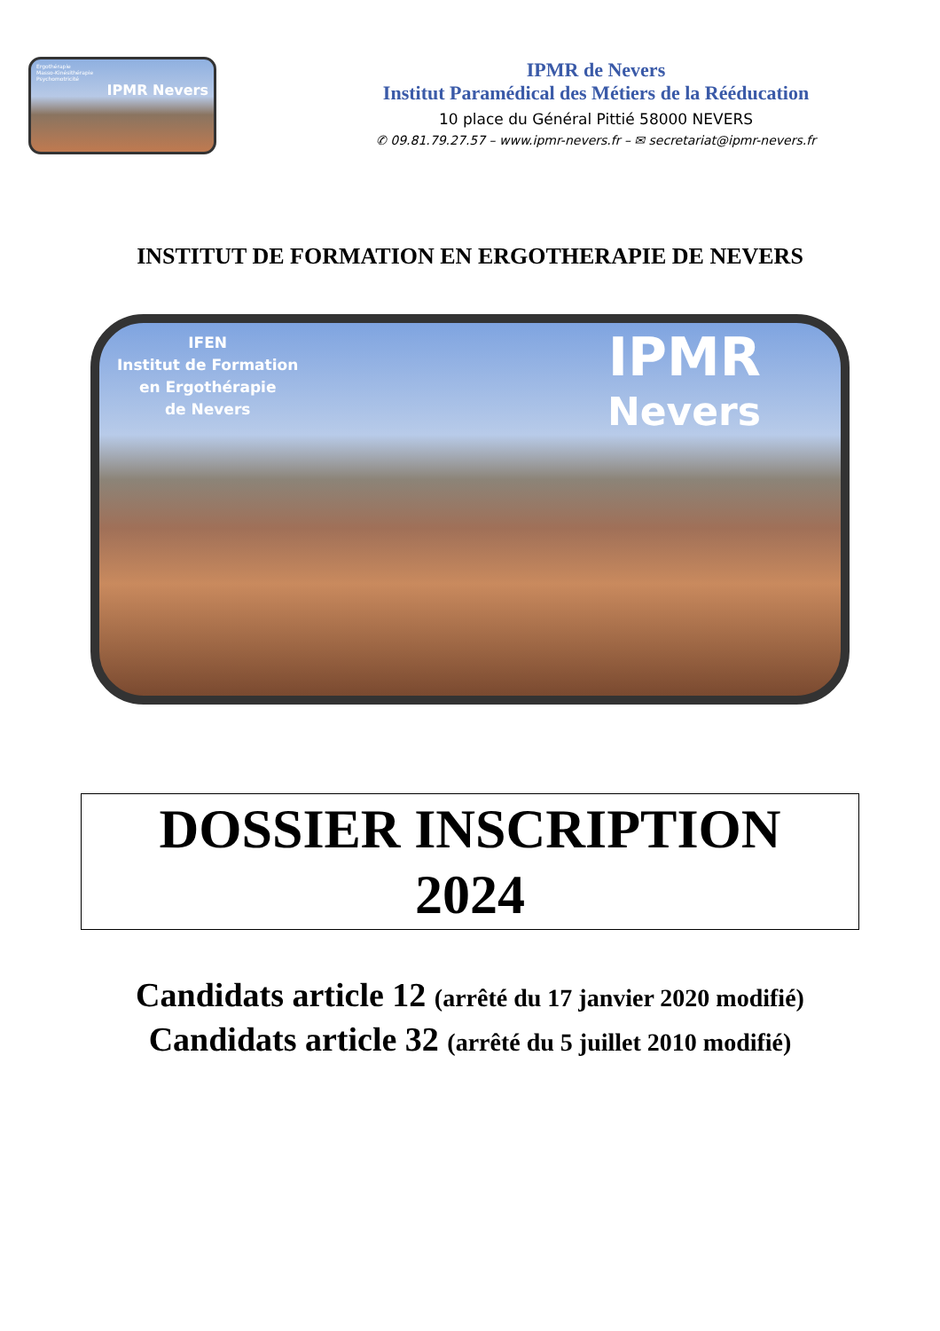Ergothérapie
Masso-Kinésithérapie
Psychomotricité
IPMR Nevers
IPMR de Nevers
Institut Paramédical des Métiers de la Rééducation
10 place du Général Pittié 58000 NEVERS
✆ 09.81.79.27.57 – www.ipmr-nevers.fr – ✉ secretariat@ipmr-nevers.fr
INSTITUT DE FORMATION EN ERGOTHERAPIE DE NEVERS
IFEN
Institut de Formation
en Ergothérapie
de Nevers
IPMR
Nevers
DOSSIER INSCRIPTION
2024
Candidats article 12 (arrêté du 17 janvier 2020 modifié)
Candidats article 32 (arrêté du 5 juillet 2010 modifié)